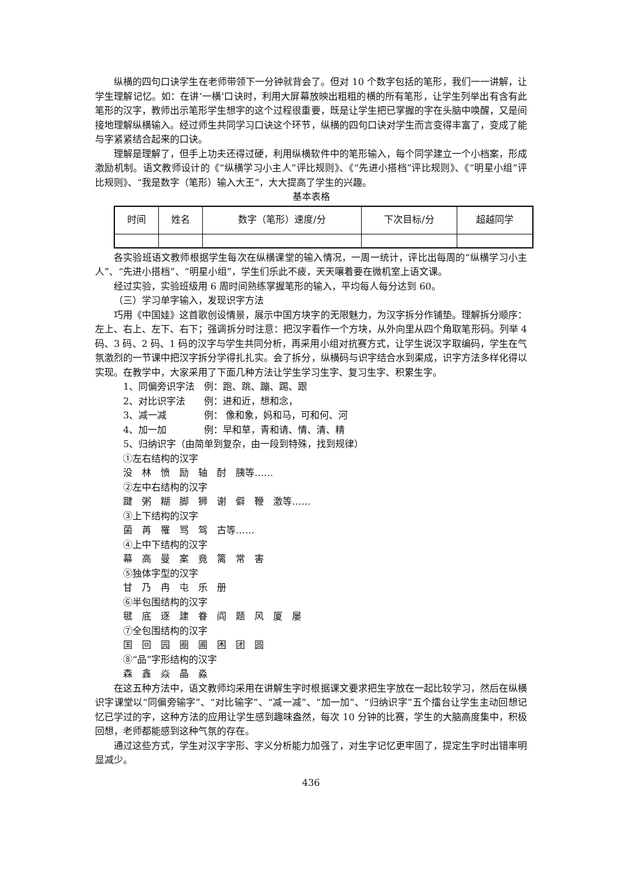纵横的四句口诀学生在老师带领下一分钟就背会了。但对 10 个数字包括的笔形，我们一一讲解，让学生理解记忆。如：在讲‘一横’口诀时，利用大屏幕放映出粗粗的横的所有笔形，让学生列举出有含有此笔形的汉字，教师出示笔形学生想字的这个过程很重要，既是让学生把已掌握的字在头脑中唤醒，又是间接地理解纵横输入。经过师生共同学习口诀这个环节，纵横的四句口诀对学生而言变得丰富了，变成了能与字紧紧结合起来的口诀。
理解是理解了，但手上功夫还得过硬，利用纵横软件中的笔形输入，每个同学建立一个小档案，形成激励机制。语文教师设计的《“纵横学习小主人”评比规则》、《“先进小搭档”评比规则》、《“明星小组”评比规则》、“我是数字（笔形）输入大王”，大大提高了学生的兴趣。
基本表格
| 时间 | 姓名 | 数字（笔形）速度/分 | 下次目标/分 | 超越同学 |
各实验班语文教师根据学生每次在纵横课堂的输入情况，一周一统计，评比出每周的“纵横学习小主人”、“先进小搭档”、“明星小组”，学生们乐此不疲，天天嚷着要在微机室上语文课。
经过实验，实验班级用 6 周时间熟练掌握笔形的输入，平均每人每分达到 60。
（三）学习单字输入，发现识字方法
巧用《中国娃》这首歌创设情景，展示中国方块字的无限魅力，为汉字拆分作铺垫。理解拆分顺序：左上、右上、左下、右下；强调拆分时注意：把汉字看作一个方块，从外向里从四个角取笔形码。列举 4 码、3 码、2 码、1 码的汉字与学生共同分析，再采用小组对抗赛方式，让学生说汉字取编码，学生在气氛激烈的一节课中把汉字拆分学得扎扎实。会了拆分，纵横码与识字结合水到渠成，识字方法多样化得以实现。在教学中，大家采用了下面几种方法让学生学习生字、复习生字、积累生字。
1、同偏旁识字法　例：跑、跳、蹦、踢、跟
2、对比识字法　　例：进和近，想和念，
3、减一减　　　　例： 像和象，妈和马，可和何、河
4、加一加　　　　例：早和草，青和请、情、清、精
5、归纳识字（由简单到复杂，由一段到特殊，找到规律）
①左右结构的汉字
没　林　愤　励　轴　酎　胰等……
②左中右结构的汉字
踺　粥　糊　脚　狮　谢　僻　鞭　激等……
③上下结构的汉字
菌　苒　罹　骂　驾　古等……
④上中下结构的汉字
幕　高　曼　案　竟　篱　常　害
⑤独体字型的汉字
甘　乃　冉　屯　乐　册
⑥半包围结构的汉字
毽　底　逐　建　眷　阎　题　风　厦　屡
⑦全包围结构的汉字
国　回　园　圈　圃　困　团　圆
⑧“品”字形结构的汉字
森　鑫　焱　晶　淼
在这五种方法中，语文教师均采用在讲解生字时根据课文要求把生字放在一起比较学习，然后在纵横识字课堂以“同偏旁输字”、“对比输字”、“减一减”、“加一加”、“归纳识字”五个擂台让学生主动回想记忆已学过的字，这种方法的应用让学生感到趣味盎然，每次 10 分钟的比赛，学生的大脑高度集中，积极回想，老师都能感到这种气氛的存在。
通过这些方式，学生对汉字字形、字义分析能力加强了，对生字记忆更牢固了，提定生字时出错率明显减少。
436